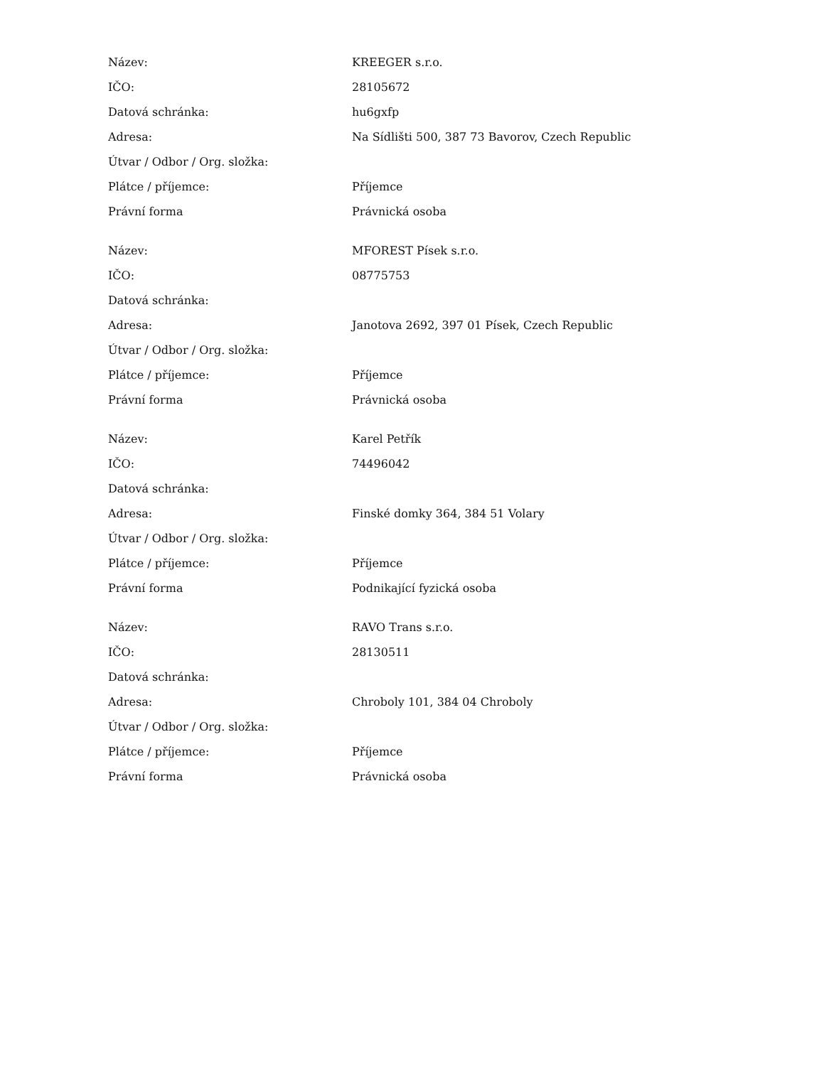| Název: | KREEGER s.r.o. |
| IČO: | 28105672 |
| Datová schránka: | hu6gxfp |
| Adresa: | Na Sídlišti 500, 387 73 Bavorov, Czech Republic |
| Útvar / Odbor / Org. složka: | |
| Plátce / příjemce: | Příjemce |
| Právní forma | Právnická osoba |
| Název: | MFOREST Písek s.r.o. |
| IČO: | 08775753 |
| Datová schránka: | |
| Adresa: | Janotova 2692, 397 01 Písek, Czech Republic |
| Útvar / Odbor / Org. složka: | |
| Plátce / příjemce: | Příjemce |
| Právní forma | Právnická osoba |
| Název: | Karel Petřík |
| IČO: | 74496042 |
| Datová schránka: | |
| Adresa: | Finské domky 364, 384 51 Volary |
| Útvar / Odbor / Org. složka: | |
| Plátce / příjemce: | Příjemce |
| Právní forma | Podnikající fyzická osoba |
| Název: | RAVO Trans s.r.o. |
| IČO: | 28130511 |
| Datová schránka: | |
| Adresa: | Chroboly 101, 384 04 Chroboly |
| Útvar / Odbor / Org. složka: | |
| Plátce / příjemce: | Příjemce |
| Právní forma | Právnická osoba |